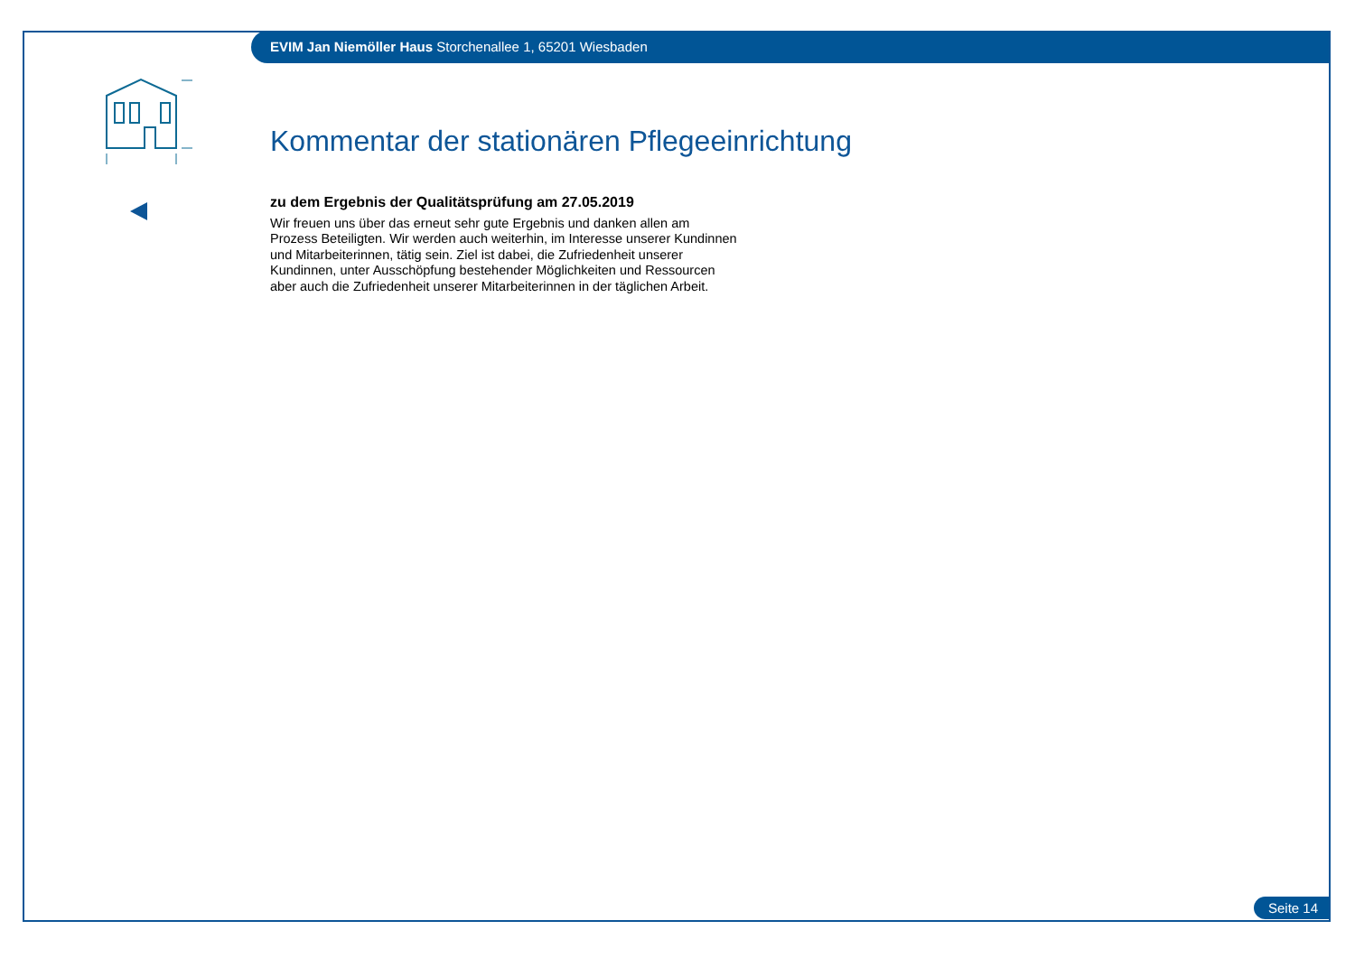EVIM Jan Niemöller Haus Storchenallee 1, 65201 Wiesbaden
Kommentar der stationären Pflegeeinrichtung
zu dem Ergebnis der Qualitätsprüfung am 27.05.2019
Wir freuen uns über das erneut sehr gute Ergebnis und danken allen am Prozess Beteiligten. Wir werden auch weiterhin, im Interesse unserer Kundinnen und Mitarbeiterinnen, tätig sein. Ziel ist dabei, die Zufriedenheit unserer Kundinnen, unter Ausschöpfung bestehender Möglichkeiten und Ressourcen aber auch die Zufriedenheit unserer Mitarbeiterinnen in der täglichen Arbeit.
Seite 14